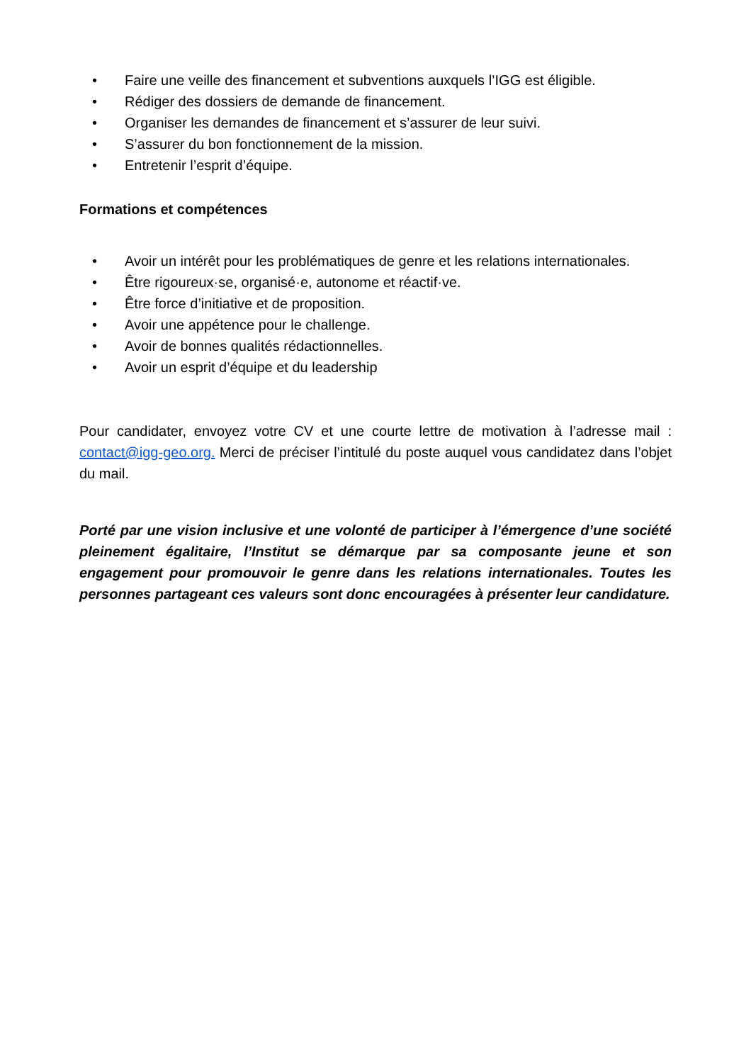• Faire une veille des financement et subventions auxquels l’IGG est éligible.
• Rédiger des dossiers de demande de financement.
• Organiser les demandes de financement et s’assurer de leur suivi.
• S’assurer du bon fonctionnement de la mission.
• Entretenir l’esprit d’équipe.
Formations et compétences
• Avoir un intérêt pour les problématiques de genre et les relations internationales.
• Être rigoureux·se, organisé·e, autonome et réactif·ve.
• Être force d’initiative et de proposition.
• Avoir une appétence pour le challenge.
• Avoir de bonnes qualités rédactionnelles.
• Avoir un esprit d’équipe et du leadership
Pour candidater, envoyez votre CV et une courte lettre de motivation à l’adresse mail : contact@igg-geo.org. Merci de préciser l’intitulé du poste auquel vous candidatez dans l’objet du mail.
Porté par une vision inclusive et une volonté de participer à l’émergence d’une société pleinement égalitaire, l’Institut se démarque par sa composante jeune et son engagement pour promouvoir le genre dans les relations internationales. Toutes les personnes partageant ces valeurs sont donc encouragées à présenter leur candidature.